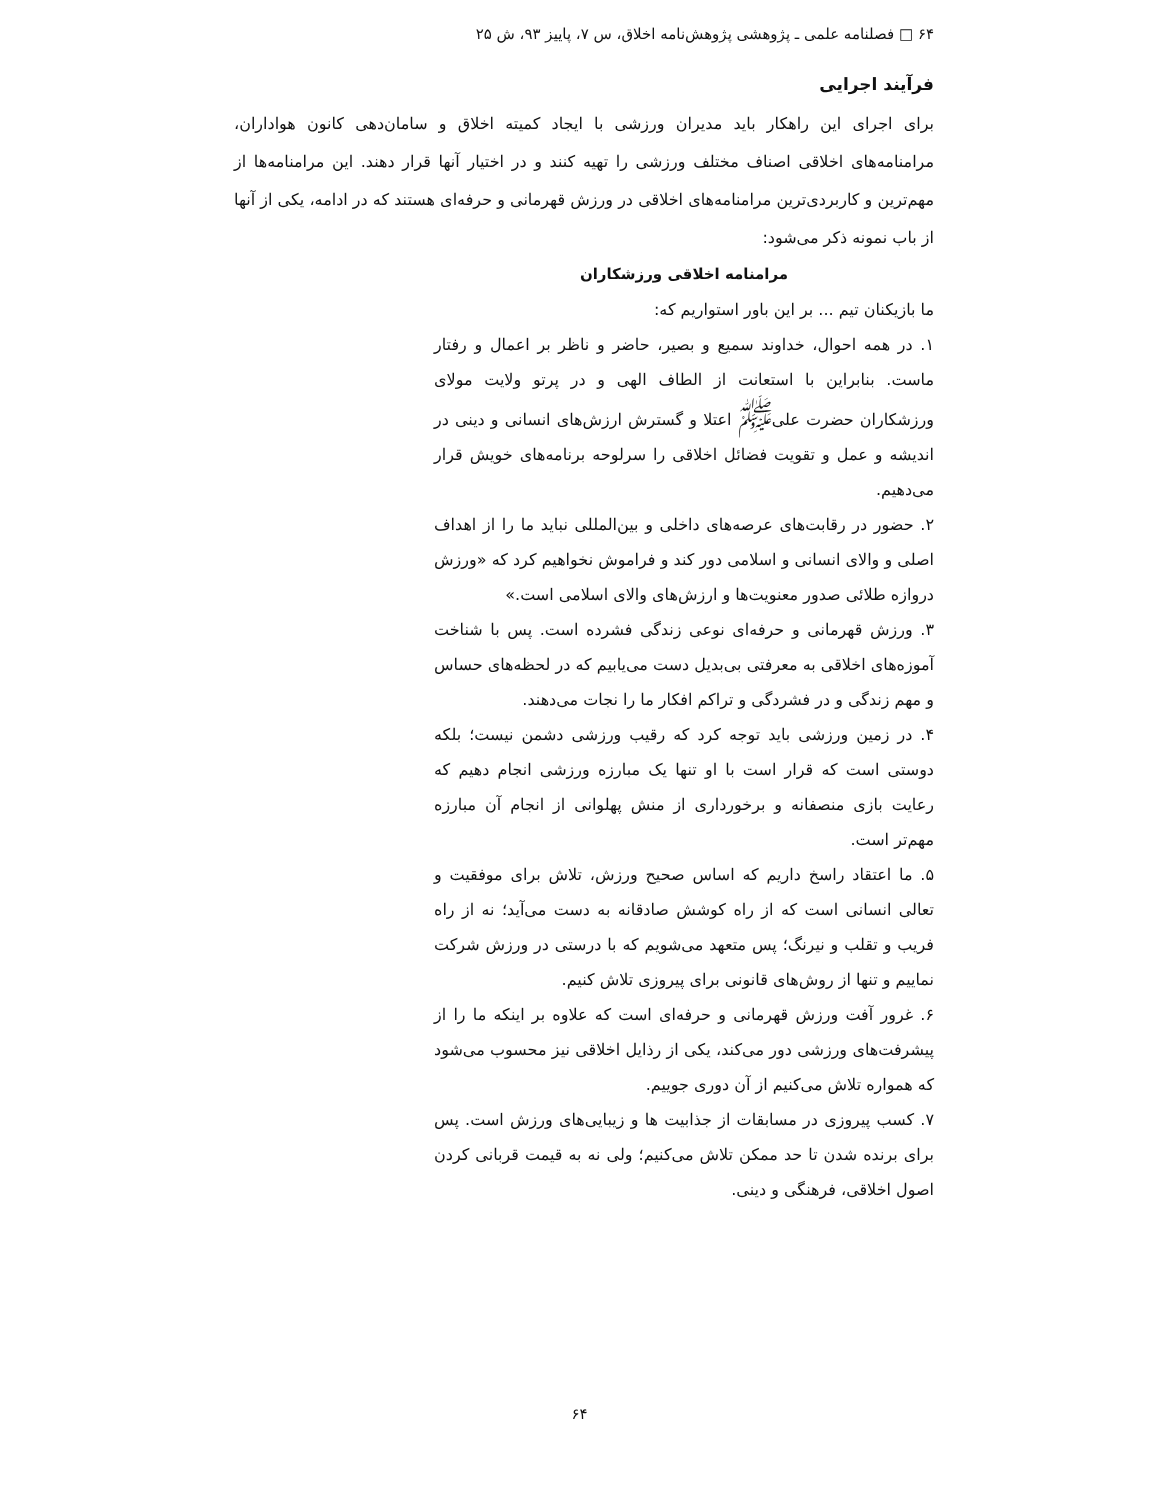۶۴ □ فصلنامه علمی ـ پژوهشی پژوهش‌نامه اخلاق، س ۷، پاییز ۹۳، ش ۲۵
فرآیند اجرایی
برای اجرای این راهکار باید مدیران ورزشی با ایجاد کمیته اخلاق و سامان‌دهی کانون هواداران، مرامنامه‌های اخلاقی اصناف مختلف ورزشی را تهیه کنند و در اختیار آنها قرار دهند. این مرامنامه‌ها از مهم‌ترین و کاربردی‌ترین مرامنامه‌های اخلاقی در ورزش قهرمانی و حرفه‌ای هستند که در ادامه، یکی از آنها از باب نمونه ذکر می‌شود:
مرامنامه اخلاقی ورزشکاران
ما بازیکنان تیم ... بر این باور استواریم که:
۱. در همه احوال، خداوند سمیع و بصیر، حاضر و ناظر بر اعمال و رفتار ماست. بنابراین با استعانت از الطاف الهی و در پرتو ولایت مولای ورزشکاران حضرت علی<sup>ﷺ</sup> اعتلا و گسترش ارزش‌های انسانی و دینی در اندیشه و عمل و تقویت فضائل اخلاقی را سرلوحه برنامه‌های خویش قرار می‌دهیم.
۲. حضور در رقابت‌های عرصه‌های داخلی و بین‌المللی نباید ما را از اهداف اصلی و والای انسانی و اسلامی دور کند و فراموش نخواهیم کرد که «ورزش دروازه طلائی صدور معنویت‌ها و ارزش‌های والای اسلامی است.»
۳. ورزش قهرمانی و حرفه‌ای نوعی زندگی فشرده است. پس با شناخت آموزه‌های اخلاقی به معرفتی بی‌بدیل دست می‌یابیم که در لحظه‌های حساس و مهم زندگی و در فشردگی و تراکم افکار ما را نجات می‌دهند.
۴. در زمین ورزشی باید توجه کرد که رقیب ورزشی دشمن نیست؛ بلکه دوستی است که قرار است با او تنها یک مبارزه ورزشی انجام دهیم که رعایت بازی منصفانه و برخورداری از منش پهلوانی از انجام آن مبارزه مهم‌تر است.
۵. ما اعتقاد راسخ داریم که اساس صحیح ورزش، تلاش برای موفقیت و تعالی انسانی است که از راه کوشش صادقانه به دست می‌آید؛ نه از راه فریب و تقلب و نیرنگ؛ پس متعهد می‌شویم که با درستی در ورزش شرکت نماییم و تنها از روش‌های قانونی برای پیروزی تلاش کنیم.
۶. غرور آفت ورزش قهرمانی و حرفه‌ای است که علاوه بر اینکه ما را از پیشرفت‌های ورزشی دور می‌کند، یکی از رذایل اخلاقی نیز محسوب می‌شود که همواره تلاش می‌کنیم از آن دوری جوییم.
۷. کسب پیروزی در مسابقات از جذابیت ها و زیبایی‌های ورزش است. پس برای برنده شدن تا حد ممکن تلاش می‌کنیم؛ ولی نه به قیمت قربانی کردن اصول اخلاقی، فرهنگی و دینی.
۶۴